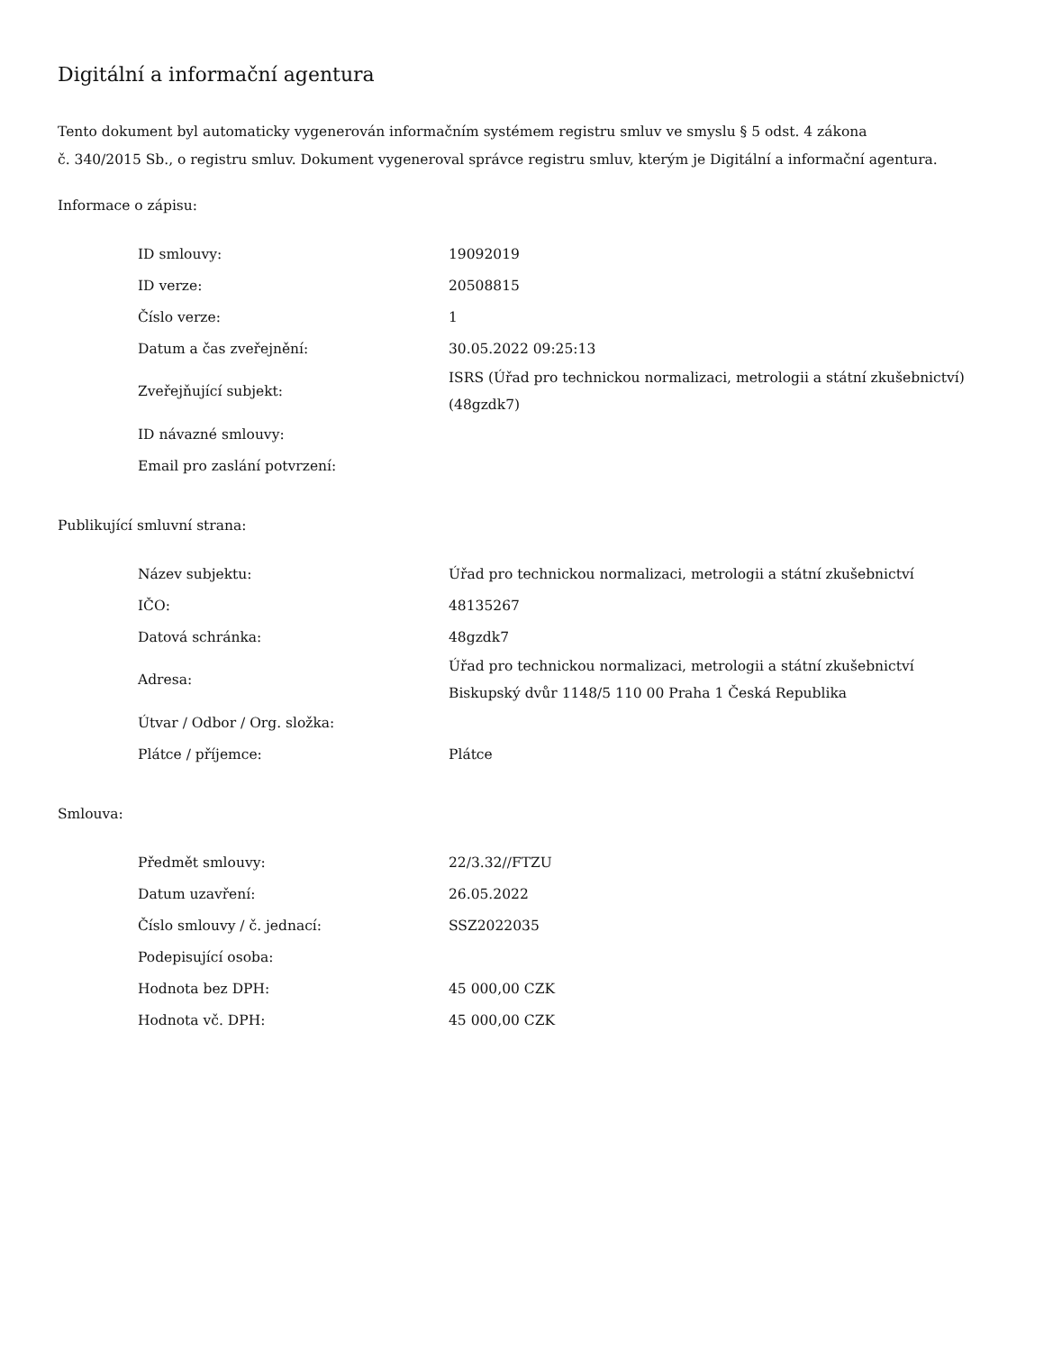Digitální a informační agentura
Tento dokument byl automaticky vygenerován informačním systémem registru smluv ve smyslu § 5 odst. 4 zákona
č. 340/2015 Sb., o registru smluv. Dokument vygeneroval správce registru smluv, kterým je Digitální a informační agentura.
Informace o zápisu:
| ID smlouvy: | 19092019 |
| ID verze: | 20508815 |
| Číslo verze: | 1 |
| Datum a čas zveřejnění: | 30.05.2022 09:25:13 |
| Zveřejňující subjekt: | ISRS (Úřad pro technickou normalizaci, metrologii a státní zkušebnictví) (48gzdk7) |
| ID návazné smlouvy: | |
| Email pro zaslání potvrzení: | |
Publikující smluvní strana:
| Název subjektu: | Úřad pro technickou normalizaci, metrologii a státní zkušebnictví |
| IČO: | 48135267 |
| Datová schránka: | 48gzdk7 |
| Adresa: | Úřad pro technickou normalizaci, metrologii a státní zkušebnictví Biskupský dvůr 1148/5 110 00 Praha 1 Česká Republika |
| Útvar / Odbor / Org. složka: | |
| Plátce / příjemce: | Plátce |
Smlouva:
| Předmět smlouvy: | 22/3.32//FTZU |
| Datum uzavření: | 26.05.2022 |
| Číslo smlouvy / č. jednací: | SSZ2022035 |
| Podepisující osoba: | |
| Hodnota bez DPH: | 45 000,00 CZK |
| Hodnota vč. DPH: | 45 000,00 CZK |